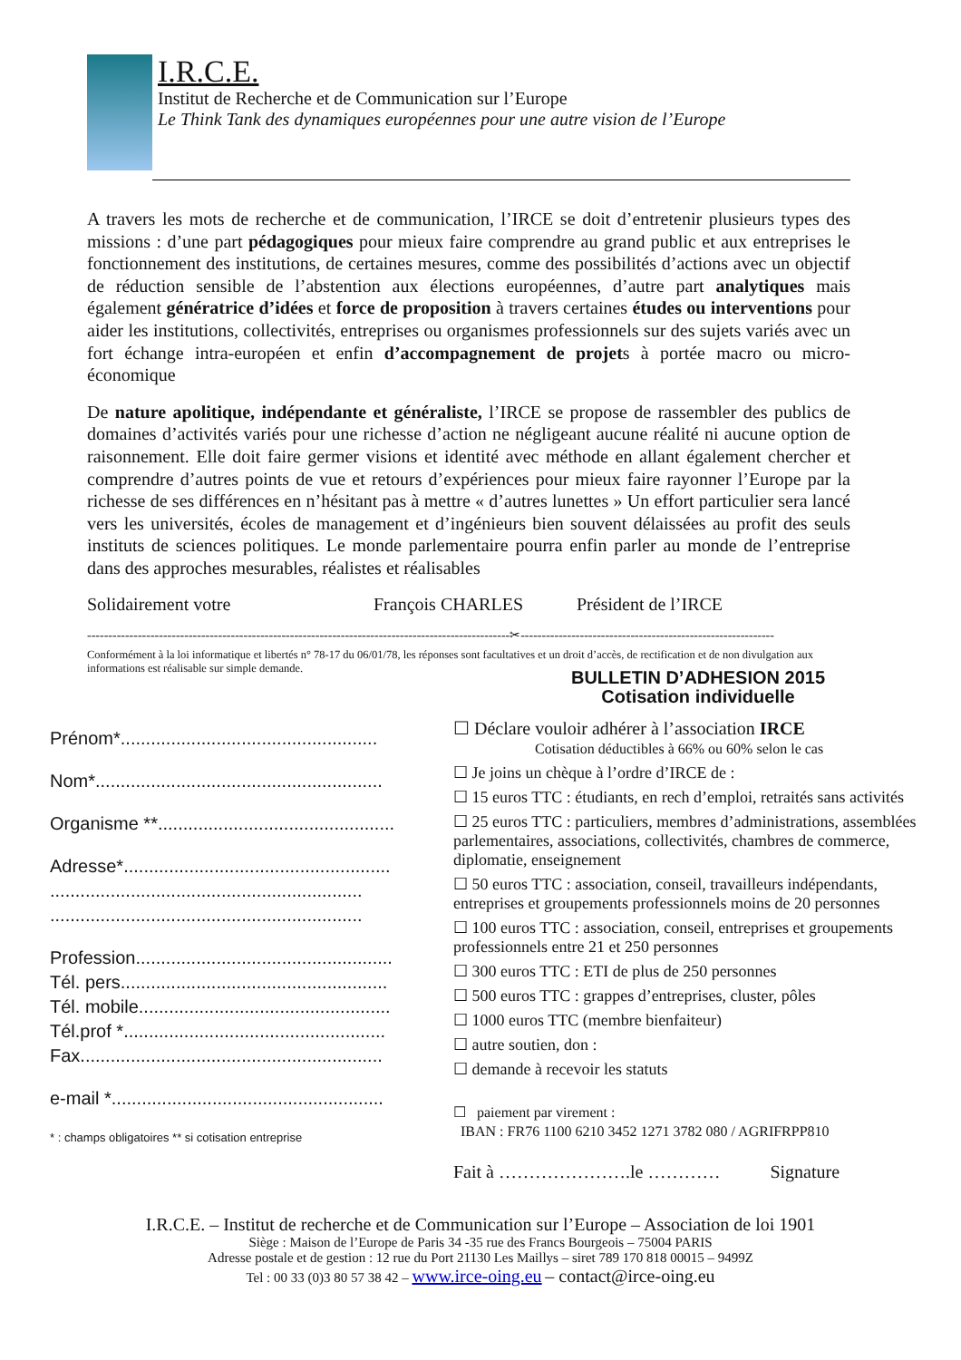I.R.C.E.
Institut de Recherche et de Communication sur l’Europe
Le Think Tank des dynamiques européennes pour une autre vision de l’Europe
A travers les mots de recherche et de communication, l’IRCE se doit d’entretenir plusieurs types des missions : d’une part pédagogiques pour mieux faire comprendre au grand public et aux entreprises le fonctionnement des institutions, de certaines mesures, comme des possibilités d’actions avec un objectif de réduction sensible de l’abstention aux élections européennes, d’autre part analytiques mais également génératrice d’idées et force de proposition à travers certaines études ou interventions pour aider les institutions, collectivités, entreprises ou organismes professionnels sur des sujets variés avec un fort échange intra-européen et enfin d’accompagnement de projets à portée macro ou micro-économique
De nature apolitique, indépendante et généraliste, l’IRCE se propose de rassembler des publics de domaines d’activités variés pour une richesse d’action ne négligeant aucune réalité ni aucune option de raisonnement. Elle doit faire germer visions et identité avec méthode en allant également chercher et comprendre d’autres points de vue et retours d’expériences pour mieux faire rayonner l’Europe par la richesse de ses différences en n’hésitant pas à mettre « d’autres lunettes » Un effort particulier sera lancé vers les universités, écoles de management et d’ingénieurs bien souvent délaissées au profit des seuls instituts de sciences politiques. Le monde parlementaire pourra enfin parler au monde de l’entreprise dans des approches mesurables, réalistes et réalisables
Solidairement votre François CHARLES Président de l’IRCE
----------------------------------------------------------------------------------------------------✂------------------------------------------------------------
Conformément à la loi informatique et libertés n° 78-17 du 06/01/78, les réponses sont facultatives et un droit d’accès, de rectification et de non divulgation aux informations est réalisable sur simple demande.
Prénom*...................................................
Nom*.........................................................
Organisme **...............................................
Adresse*.....................................................
..............................................................
..............................................................
Profession...................................................
Tél. pers.....................................................
Tél. mobile..................................................
Tél.prof *....................................................
Fax............................................................
e-mail *......................................................
* : champs obligatoires ** si cotisation entreprise
BULLETIN D’ADHESION 2015
Cotisation individuelle
☐ Déclare vouloir adhérer à l’association IRCE
Cotisation déductibles à 66% ou 60% selon le cas
☐ Je joins un chèque à l’ordre d’IRCE de :
☐ 15 euros TTC : étudiants, en rech d’emploi, retraités sans activités
☐ 25 euros TTC : particuliers, membres d’administrations, assemblées parlementaires, associations, collectivités, chambres de commerce, diplomatie, enseignement
☐ 50 euros TTC : association, conseil, travailleurs indépendants, entreprises et groupements professionnels moins de 20 personnes
☐ 100 euros TTC : association, conseil, entreprises et groupements professionnels entre 21 et 250 personnes
☐ 300 euros TTC : ETI de plus de 250 personnes
☐ 500 euros TTC : grappes d’entreprises, cluster, pôles
☐ 1000 euros TTC (membre bienfaiteur)
☐ autre soutien, don :
☐ demande à recevoir les statuts
☐ paiement par virement :
IBAN : FR76 1100 6210 3452 1271 3782 080 / AGRIFRPP810
Fait à ………………….le ………… Signature
I.R.C.E. – Institut de recherche et de Communication sur l’Europe – Association de loi 1901
Siège : Maison de l’Europe de Paris 34 -35 rue des Francs Bourgeois – 75004 PARIS
Adresse postale et de gestion : 12 rue du Port 21130 Les Maillys – siret 789 170 818 00015 – 9499Z
Tel : 00 33 (0)3 80 57 38 42 – www.irce-oing.eu – contact@irce-oing.eu